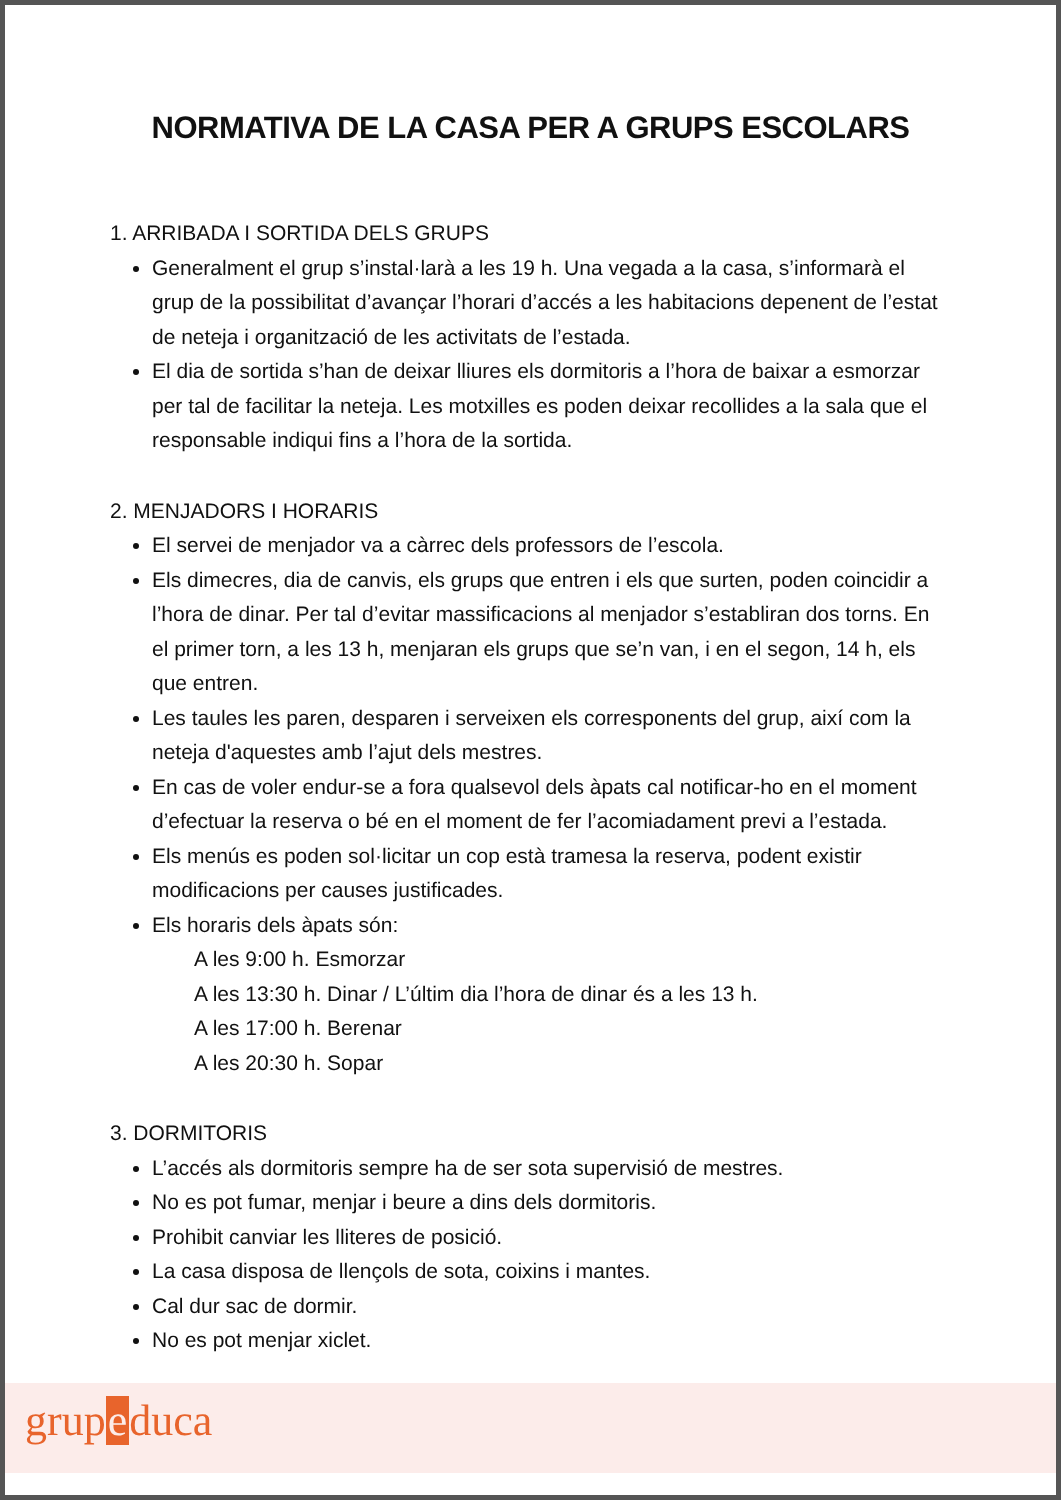NORMATIVA DE LA CASA PER A GRUPS ESCOLARS
1. ARRIBADA I SORTIDA DELS GRUPS
Generalment el grup s’instal·larà a les 19 h. Una vegada a la casa, s’informarà el grup de la possibilitat d’avançar l’horari d’accés a les habitacions depenent de l’estat de neteja i organització de les activitats de l’estada.
El dia de sortida s’han de deixar lliures els dormitoris a l’hora de baixar a esmorzar per tal de facilitar la neteja. Les motxilles es poden deixar recollides a la sala que el responsable indiqui fins a l’hora de la sortida.
2. MENJADORS I HORARIS
El servei de menjador va a càrrec dels professors de l’escola.
Els dimecres, dia de canvis, els grups que entren i els que surten, poden coincidir a l’hora de dinar. Per tal d’evitar massificacions al menjador s’establiran dos torns. En el primer torn, a les 13 h, menjaran els grups que se’n van, i en el segon, 14 h, els que entren.
Les taules les paren, desparen i serveixen els corresponents del grup, així com la neteja d'aquestes amb l’ajut dels mestres.
En cas de voler endur-se a fora qualsevol dels àpats cal notificar-ho en el moment d’efectuar la reserva o bé en el moment de fer l’acomiadament previ a l’estada.
Els menús es poden sol·licitar un cop està tramesa la reserva, podent existir modificacions per causes justificades.
Els horaris dels àpats són:
A les 9:00 h. Esmorzar
A les 13:30 h. Dinar / L’últim dia l’hora de dinar és a les 13 h.
A les 17:00 h. Berenar
A les 20:30 h. Sopar
3. DORMITORIS
L’accés als dormitoris sempre ha de ser sota supervisió de mestres.
No es pot fumar, menjar i beure a dins dels dormitoris.
Prohibit canviar les lliteres de posició.
La casa disposa de llençols de sota, coixins i mantes.
Cal dur sac de dormir.
No es pot menjar xiclet.
grupeduca